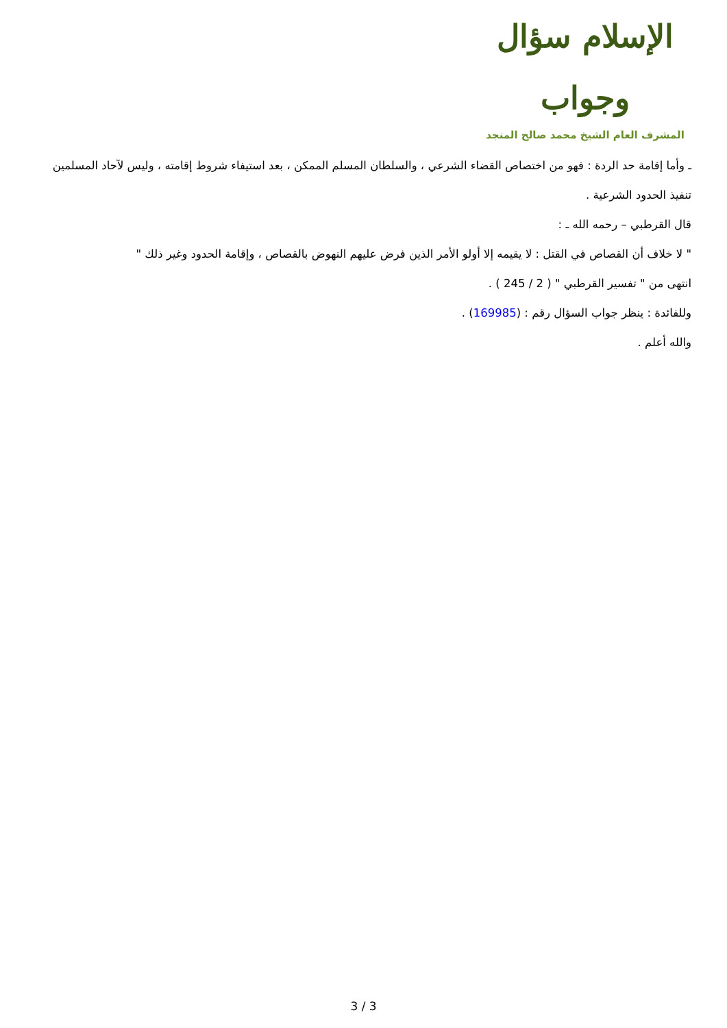الإسلام سؤال وجواب
المشرف العام الشيخ محمد صالح المنجد
ـ وأما إقامة حد الردة : فهو من اختصاص القضاء الشرعي ، والسلطان المسلم الممكن ، بعد استيفاء شروط إقامته ، وليس لآحاد المسلمين تنفيذ الحدود الشرعية .
قال القرطبي – رحمه الله ـ :
" لا خلاف أن القصاص في القتل : لا يقيمه إلا أولو الأمر الذين فرض عليهم النهوض بالقصاص ، وإقامة الحدود وغير ذلك "
انتهى من " تفسير القرطبي " ( 2 / 245 ) .
وللفائدة : ينظر جواب السؤال رقم : (169985) .
والله أعلم .
3 / 3